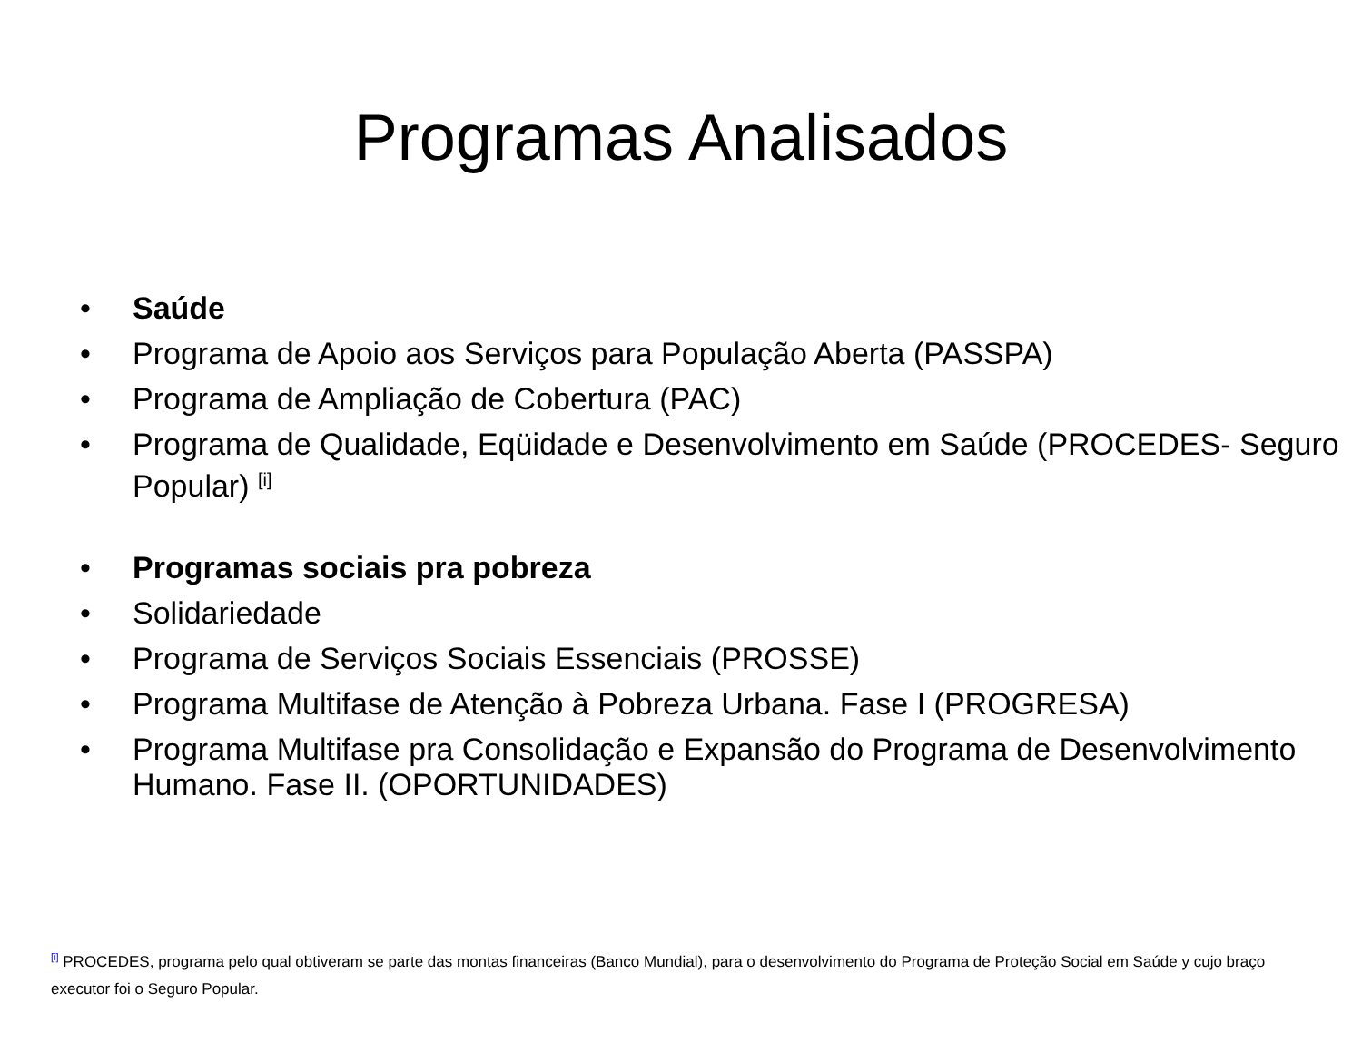Programas Analisados
• Saúde
• Programa de Apoio aos Serviços para População Aberta (PASSPA)
• Programa de Ampliação de Cobertura (PAC)
• Programa de Qualidade, Eqüidade e Desenvolvimento em Saúde (PROCEDES- Seguro Popular) <sup>[i]</sup>
• Programas sociais pra pobreza
• Solidariedade
• Programa de Serviços Sociais Essenciais (PROSSE)
• Programa Multifase de Atenção à Pobreza Urbana. Fase I (PROGRESA)
• Programa Multifase pra Consolidação e Expansão do Programa de Desenvolvimento Humano. Fase II. (OPORTUNIDADES)
<sup>[i]</sup> PROCEDES, programa pelo qual obtiveram se parte das montas financeiras (Banco Mundial), para o desenvolvimento do Programa de Proteção Social em Saúde y cujo braço executor foi o Seguro Popular.